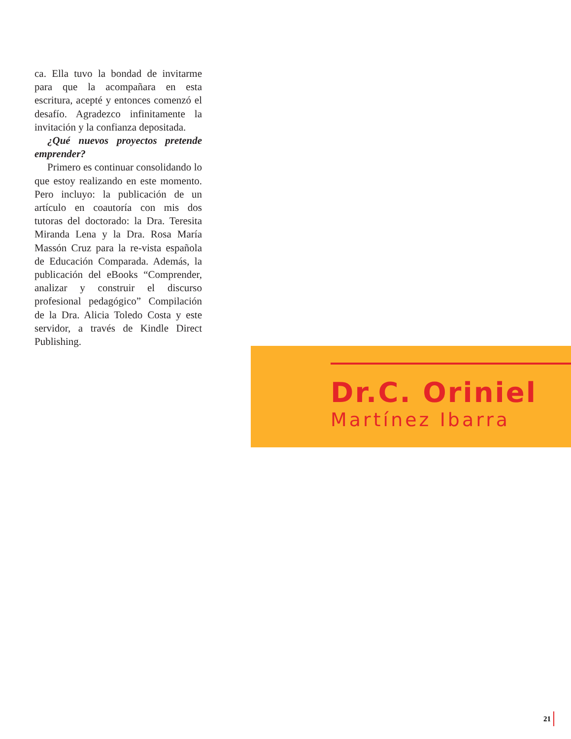ca. Ella tuvo la bondad de invitarme para que la acompañara en esta escritura, acepté y entonces comenzó el desafío. Agradezco infinitamente la invitación y la confianza depositada.
¿Qué nuevos proyectos pretende emprender?
Primero es continuar consolidando lo que estoy realizando en este momento. Pero incluyo: la publicación de un artículo en coautoría con mis dos tutoras del doctorado: la Dra. Teresita Miranda Lena y la Dra. Rosa María Massón Cruz para la re-vista española de Educación Comparada. Además, la publicación del eBooks “Comprender, analizar y construir el discurso profesional pedagógico” Compilación de la Dra. Alicia Toledo Costa y este servidor, a través de Kindle Direct Publishing.
Dr.C. Oriniel
Martínez Ibarra
21